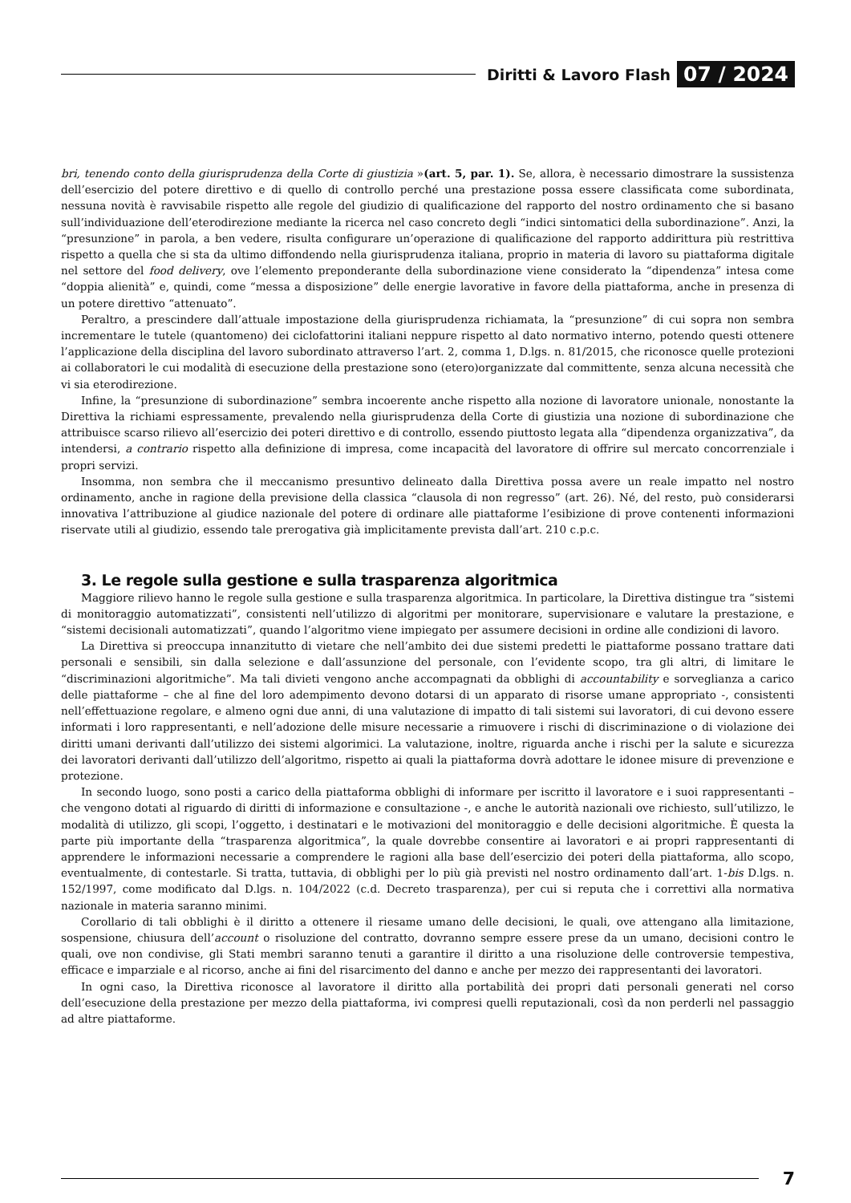Diritti & Lavoro Flash 07 / 2024
bri, tenendo conto della giurisprudenza della Corte di giustizia »(art. 5, par. 1). Se, allora, è necessario dimostrare la sussistenza dell’esercizio del potere direttivo e di quello di controllo perché una prestazione possa essere classificata come subordinata, nessuna novità è ravvisabile rispetto alle regole del giudizio di qualificazione del rapporto del nostro ordinamento che si basano sull’individuazione dell’eterodirezione mediante la ricerca nel caso concreto degli “indici sintomatici della subordinazione”. Anzi, la “presunzione” in parola, a ben vedere, risulta configurare un’operazione di qualificazione del rapporto addirittura più restrittiva rispetto a quella che si sta da ultimo diffondendo nella giurisprudenza italiana, proprio in materia di lavoro su piattaforma digitale nel settore del food delivery, ove l’elemento preponderante della subordinazione viene considerato la “dipendenza” intesa come “doppia alienità” e, quindi, come “messa a disposizione” delle energie lavorative in favore della piattaforma, anche in presenza di un potere direttivo “attenuato”.
Peraltro, a prescindere dall’attuale impostazione della giurisprudenza richiamata, la “presunzione” di cui sopra non sembra incrementare le tutele (quantomeno) dei ciclofattorini italiani neppure rispetto al dato normativo interno, potendo questi ottenere l’applicazione della disciplina del lavoro subordinato attraverso l’art. 2, comma 1, D.lgs. n. 81/2015, che riconosce quelle protezioni ai collaboratori le cui modalità di esecuzione della prestazione sono (etero)organizzate dal committente, senza alcuna necessità che vi sia eterodirezione.
Infine, la “presunzione di subordinazione” sembra incoerente anche rispetto alla nozione di lavoratore unionale, nonostante la Direttiva la richiami espressamente, prevalendo nella giurisprudenza della Corte di giustizia una nozione di subordinazione che attribuisce scarso rilievo all’esercizio dei poteri direttivo e di controllo, essendo piuttosto legata alla “dipendenza organizzativa”, da intendersi, a contrario rispetto alla definizione di impresa, come incapacità del lavoratore di offrire sul mercato concorrenziale i propri servizi.
Insomma, non sembra che il meccanismo presuntivo delineato dalla Direttiva possa avere un reale impatto nel nostro ordinamento, anche in ragione della previsione della classica “clausola di non regresso” (art. 26). Né, del resto, può considerarsi innovativa l’attribuzione al giudice nazionale del potere di ordinare alle piattaforme l’esibizione di prove contenenti informazioni riservate utili al giudizio, essendo tale prerogativa già implicitamente prevista dall’art. 210 c.p.c.
3. Le regole sulla gestione e sulla trasparenza algoritmica
Maggiore rilievo hanno le regole sulla gestione e sulla trasparenza algoritmica. In particolare, la Direttiva distingue tra “sistemi di monitoraggio automatizzati”, consistenti nell’utilizzo di algoritmi per monitorare, supervisionare e valutare la prestazione, e “sistemi decisionali automatizzati”, quando l’algoritmo viene impiegato per assumere decisioni in ordine alle condizioni di lavoro.
La Direttiva si preoccupa innanzitutto di vietare che nell’ambito dei due sistemi predetti le piattaforme possano trattare dati personali e sensibili, sin dalla selezione e dall’assunzione del personale, con l’evidente scopo, tra gli altri, di limitare le “discriminazioni algoritmiche”. Ma tali divieti vengono anche accompagnati da obblighi di accountability e sorveglianza a carico delle piattaforme – che al fine del loro adempimento devono dotarsi di un apparato di risorse umane appropriato -, consistenti nell’effettuazione regolare, e almeno ogni due anni, di una valutazione di impatto di tali sistemi sui lavoratori, di cui devono essere informati i loro rappresentanti, e nell’adozione delle misure necessarie a rimuovere i rischi di discriminazione o di violazione dei diritti umani derivanti dall’utilizzo dei sistemi algorimici. La valutazione, inoltre, riguarda anche i rischi per la salute e sicurezza dei lavoratori derivanti dall’utilizzo dell’algoritmo, rispetto ai quali la piattaforma dovrà adottare le idonee misure di prevenzione e protezione.
In secondo luogo, sono posti a carico della piattaforma obblighi di informare per iscritto il lavoratore e i suoi rappresentanti – che vengono dotati al riguardo di diritti di informazione e consultazione -, e anche le autorità nazionali ove richiesto, sull’utilizzo, le modalità di utilizzo, gli scopi, l’oggetto, i destinatari e le motivazioni del monitoraggio e delle decisioni algoritmiche. È questa la parte più importante della “trasparenza algoritmica”, la quale dovrebbe consentire ai lavoratori e ai propri rappresentanti di apprendere le informazioni necessarie a comprendere le ragioni alla base dell’esercizio dei poteri della piattaforma, allo scopo, eventualmente, di contestarle. Si tratta, tuttavia, di obblighi per lo più già previsti nel nostro ordinamento dall’art. 1-bis D.lgs. n. 152/1997, come modificato dal D.lgs. n. 104/2022 (c.d. Decreto trasparenza), per cui si reputa che i correttivi alla normativa nazionale in materia saranno minimi.
Corollario di tali obblighi è il diritto a ottenere il riesame umano delle decisioni, le quali, ove attengano alla limitazione, sospensione, chiusura dell’account o risoluzione del contratto, dovranno sempre essere prese da un umano, decisioni contro le quali, ove non condivise, gli Stati membri saranno tenuti a garantire il diritto a una risoluzione delle controversie tempestiva, efficace e imparziale e al ricorso, anche ai fini del risarcimento del danno e anche per mezzo dei rappresentanti dei lavoratori.
In ogni caso, la Direttiva riconosce al lavoratore il diritto alla portabilità dei propri dati personali generati nel corso dell’esecuzione della prestazione per mezzo della piattaforma, ivi compresi quelli reputazionali, così da non perderli nel passaggio ad altre piattaforme.
7